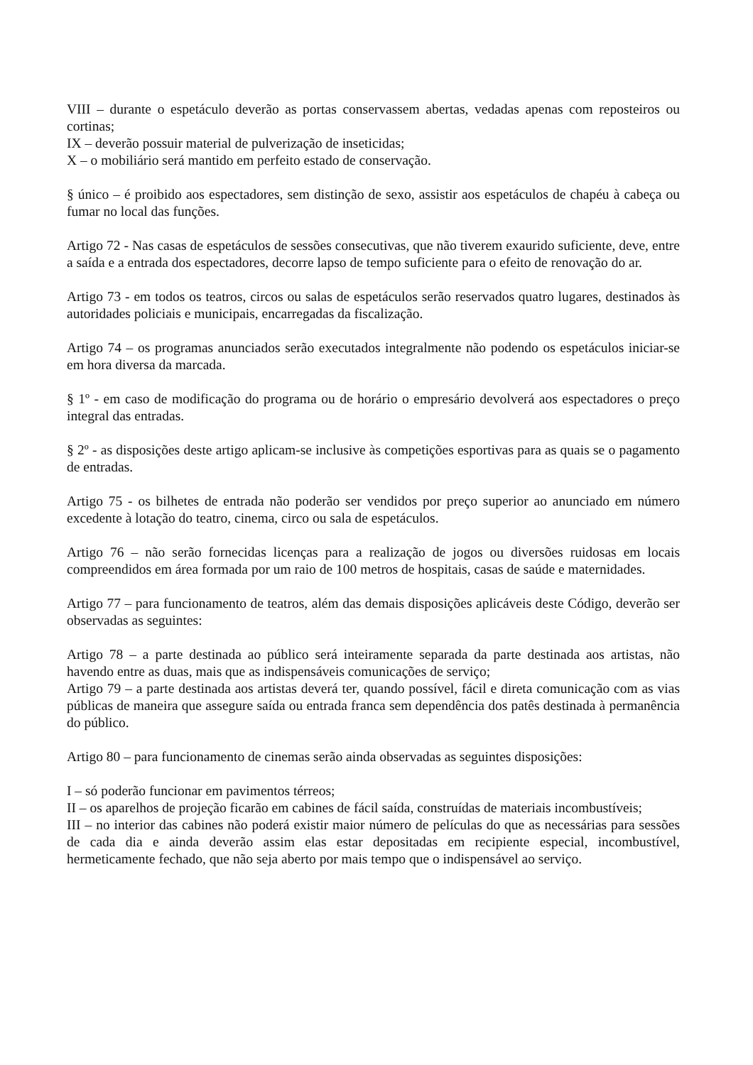VIII – durante o espetáculo deverão as portas conservassem abertas, vedadas apenas com reposteiros ou cortinas;
IX – deverão possuir material de pulverização de inseticidas;
X – o mobiliário será mantido em perfeito estado de conservação.
§ único – é proibido aos espectadores, sem distinção de sexo, assistir aos espetáculos de chapéu à cabeça ou fumar no local das funções.
Artigo 72 - Nas casas de espetáculos de sessões consecutivas, que não tiverem exaurido suficiente, deve, entre a saída e a entrada dos espectadores, decorre lapso de tempo suficiente para o efeito de renovação do ar.
Artigo 73 - em todos os teatros, circos ou salas de espetáculos serão reservados quatro lugares, destinados às autoridades policiais e municipais, encarregadas da fiscalização.
Artigo 74 – os programas anunciados serão executados integralmente não podendo os espetáculos iniciar-se em hora diversa da marcada.
§ 1º - em caso de modificação do programa ou de horário o empresário devolverá aos espectadores o preço integral das entradas.
§ 2º - as disposições deste artigo aplicam-se inclusive às competições esportivas para as quais se o pagamento de entradas.
Artigo 75 - os bilhetes de entrada não poderão ser vendidos por preço superior ao anunciado em número excedente à lotação do teatro, cinema, circo ou sala de espetáculos.
Artigo 76 – não serão fornecidas licenças para a realização de jogos ou diversões ruidosas em locais compreendidos em área formada por um raio de 100 metros de hospitais, casas de saúde e maternidades.
Artigo 77 – para funcionamento de teatros, além das demais disposições aplicáveis deste Código, deverão ser observadas as seguintes:
Artigo 78 – a parte destinada ao público será inteiramente separada da parte destinada aos artistas, não havendo entre as duas, mais que as indispensáveis comunicações de serviço;
Artigo 79 – a parte destinada aos artistas deverá ter, quando possível, fácil e direta comunicação com as vias públicas de maneira que assegure saída ou entrada franca sem dependência dos patês destinada à permanência do público.
Artigo 80 – para funcionamento de cinemas serão ainda observadas as seguintes disposições:
I – só poderão funcionar em pavimentos térreos;
II – os aparelhos de projeção ficarão em cabines de fácil saída, construídas de materiais incombustíveis;
III – no interior das cabines não poderá existir maior número de películas do que as necessárias para sessões de cada dia e ainda deverão assim elas estar depositadas em recipiente especial, incombustível, hermeticamente fechado, que não seja aberto por mais tempo que o indispensável ao serviço.